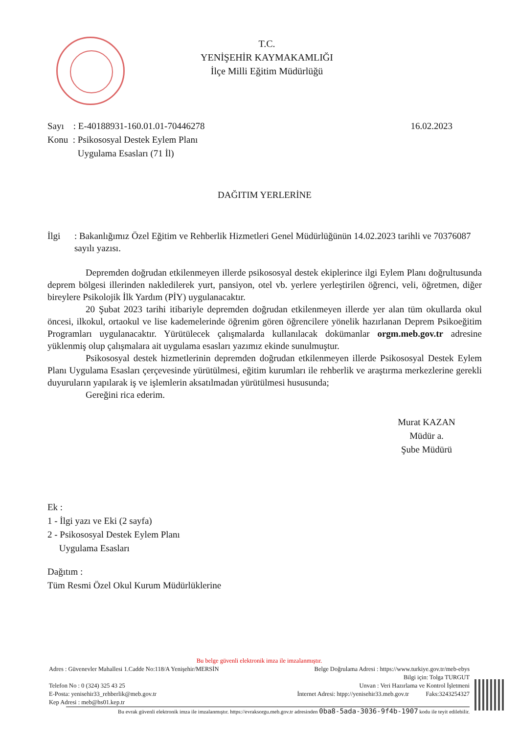T.C.
YENİŞEHİR KAYMAKAMLIĞI
İlçe Milli Eğitim Müdürlüğü
Sayı : E-40188931-160.01.01-70446278
Konu : Psikososyal Destek Eylem Planı
Uygulama Esasları (71 İl)
16.02.2023
DAĞITIM YERLERİNE
İlgi : Bakanlığımız Özel Eğitim ve Rehberlik Hizmetleri Genel Müdürlüğünün 14.02.2023 tarihli ve 70376087 sayılı yazısı.
Depremden doğrudan etkilenmeyen illerde psikososyal destek ekiplerince ilgi Eylem Planı doğrultusunda deprem bölgesi illerinden nakledilerek yurt, pansiyon, otel vb. yerlere yerleştirilen öğrenci, veli, öğretmen, diğer bireylere Psikolojik İlk Yardım (PİY) uygulanacaktır.
20 Şubat 2023 tarihi itibariyle depremden doğrudan etkilenmeyen illerde yer alan tüm okullarda okul öncesi, ilkokul, ortaokul ve lise kademelerinde öğrenim gören öğrencilere yönelik hazırlanan Deprem Psikoeğitim Programları uygulanacaktır. Yürütülecek çalışmalarda kullanılacak dokümanlar orgm.meb.gov.tr adresine yüklenmiş olup çalışmalara ait uygulama esasları yazımız ekinde sunulmuştur.
Psikososyal destek hizmetlerinin depremden doğrudan etkilenmeyen illerde Psikososyal Destek Eylem Planı Uygulama Esasları çerçevesinde yürütülmesi, eğitim kurumları ile rehberlik ve araştırma merkezlerine gerekli duyuruların yapılarak iş ve işlemlerin aksatılmadan yürütülmesi hususunda;
Gereğini rica ederim.
Murat KAZAN
Müdür a.
Şube Müdürü
Ek :
1 - İlgi yazı ve Eki (2 sayfa)
2 - Psikososyal Destek Eylem Planı
Uygulama Esasları
Dağıtım :
Tüm Resmi Özel Okul Kurum Müdürlüklerine
Bu belge güvenli elektronik imza ile imzalanmıştır.
Adres : Güvenevler Mahallesi 1.Cadde No:118/A Yenişehir/MERSİN Belge Doğrulama Adresi : https://www.turkiye.gov.tr/meb-ebys
Bilgi için: Tolga TURGUT
Telefon No : 0 (324) 325 43 25 Unvan : Veri Hazırlama ve Kontrol İşletmeni
E-Posta: yenisehir33_rehberlik@meb.gov.tr İnternet Adresi: htpp://yenisehir33.meb.gov.tr Faks:3243254327
Kep Adresi : meb@hs01.kep.tr
Bu evrak güvenli elektronik imza ile imzalanmıştır. https://evraksorgu.meb.gov.tr adresinden 0ba8-5ada-3036-9f4b-1907 kodu ile teyit edilebilir.